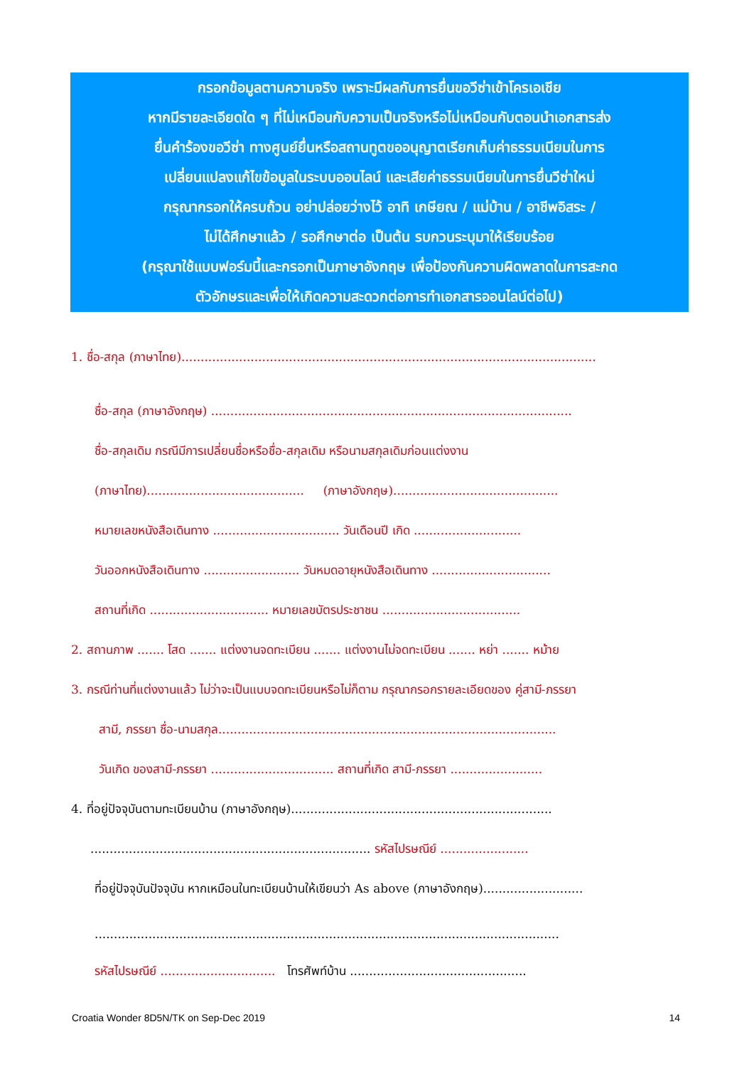กรอกข้อมูลตามความจริง เพราะมีผลกับการยื่นขอวีซ่าเข้าโครเอเชีย
หากมีรายละเอียดใด ๆ ที่ไม่เหมือนกับความเป็นจริงหรือไม่เหมือนกับตอนนำเอกสารส่ง
ยื่นคำร้องขอวีซ่า ทางศูนย์ยื่นหรือสถานทูตขออนุญาตเรียกเก็บค่าธรรมเนียมในการ
เปลี่ยนแปลงแก้ไขข้อมูลในระบบออนไลน์ และเสียค่าธรรมเนียมในการยื่นวีซ่าใหม่
กรุณากรอกให้ครบถ้วน อย่าปล่อยว่างไว้ อาทิ เกษียณ / แม่บ้าน / อาชีพอิสระ /
ไม่ได้ศึกษาแล้ว / รอศึกษาต่อ เป็นต้น รบกวนระบุมาให้เรียบร้อย
(กรุณาใช้แบบฟอร์มนี้และกรอกเป็นภาษาอังกฤษ เพื่อป้องกันความผิดพลาดในการสะกด
ตัวอักษรและเพื่อให้เกิดความสะดวกต่อการทำเอกสารออนไลน์ต่อไป)
1. ชื่อ-สกุล (ภาษาไทย)............................................................................................................
ชื่อ-สกุล (ภาษาอังกฤษ) ..............................................................................................
ชื่อ-สกุลเดิม กรณีมีการเปลี่ยนชื่อหรือชื่อ-สกุลเดิม หรือนามสกุลเดิมก่อนแต่งงาน
(ภาษาไทย)......................................... (ภาษาอังกฤษ)...........................................
หมายเลขหนังสือเดินทาง ................................. วันเดือนปี เกิด ............................
วันออกหนังสือเดินทาง ......................... วันหมดอายุหนังสือเดินทาง ...............................
สถานที่เกิด ............................... หมายเลขบัตรประชาชน ....................................
2. สถานภาพ ....... โสด ....... แต่งงานจดทะเบียน ....... แต่งงานไม่จดทะเบียน ....... หย่า ....... หม้าย
3. กรณีท่านที่แต่งงานแล้ว ไม่ว่าจะเป็นแบบจดทะเบียนหรือไม่ก็ตาม กรุณากรอกรายละเอียดของ คู่สามี-ภรรยา
สามี, ภรรยา ชื่อ-นามสกุล........................................................................................
วันเกิด ของสามี-ภรรยา ................................ สถานที่เกิด สามี-ภรรยา ........................
4. ที่อยู่ปัจจุบันตามทะเบียนบ้าน (ภาษาอังกฤษ)....................................................................
......................................................................... รหัสไปรษณีย์ .......................
ที่อยู่ปัจจุบันปัจจุบัน หากเหมือนในทะเบียนบ้านให้เขียนว่า As above (ภาษาอังกฤษ)..........................
.........................................................................................................................
รหัสไปรษณีย์ .............................. โทรศัพท์บ้าน ..............................................
Croatia Wonder 8D5N/TK on Sep-Dec 2019 14